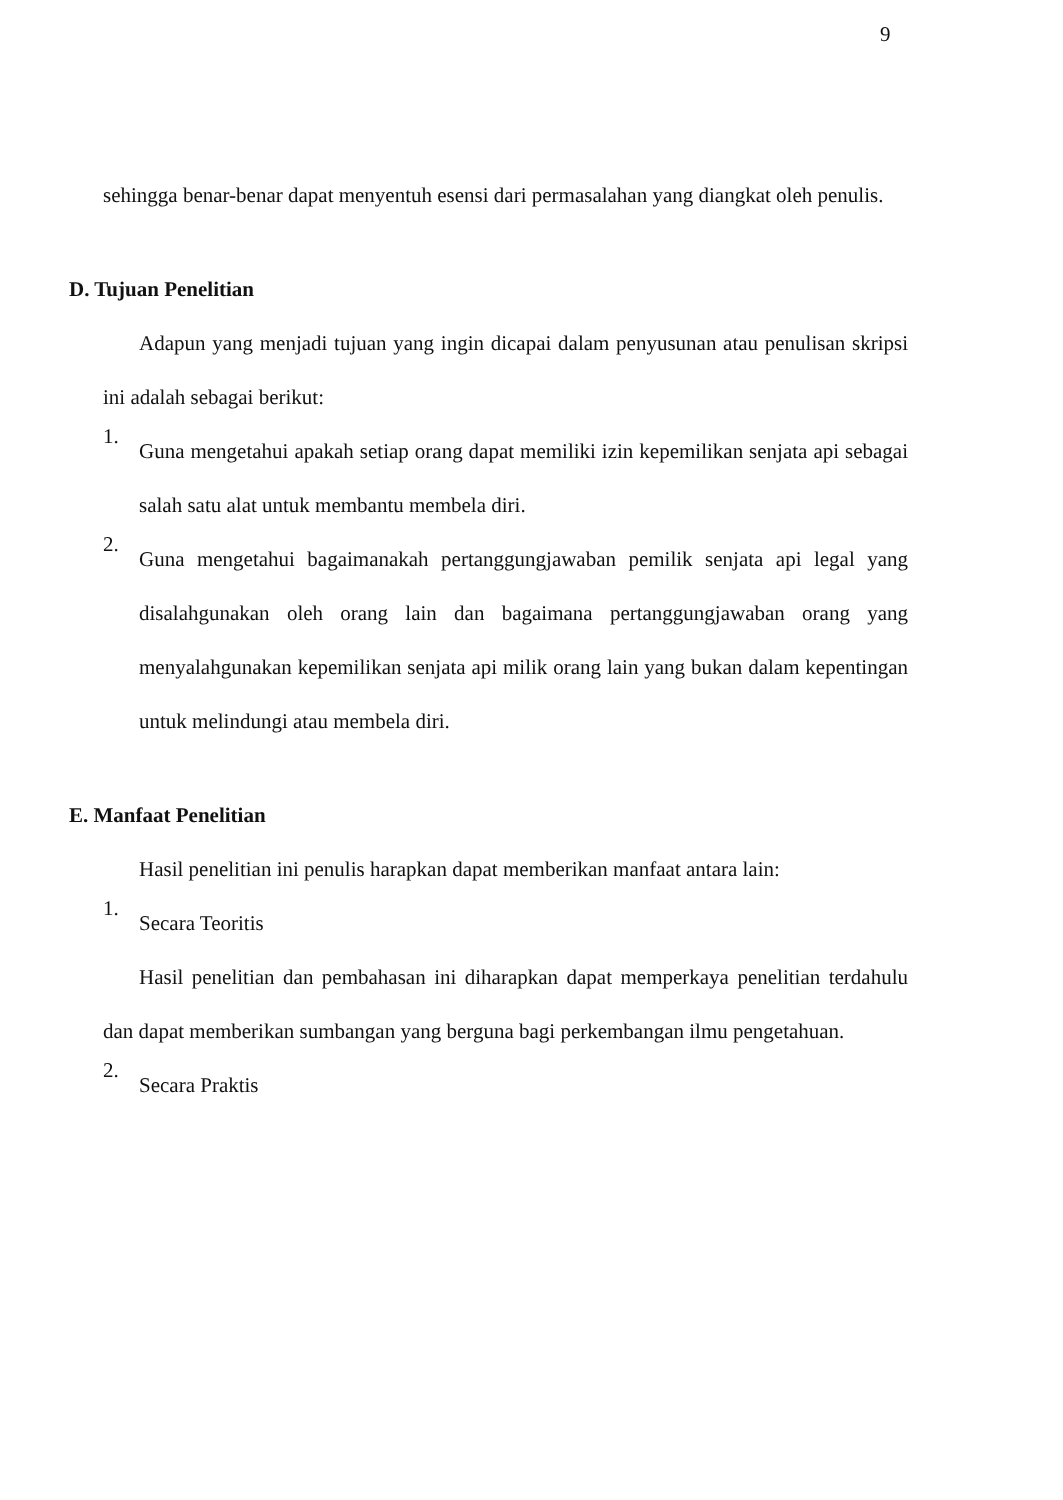9
sehingga benar-benar dapat menyentuh esensi dari permasalahan yang diangkat oleh penulis.
D. Tujuan Penelitian
Adapun yang menjadi tujuan yang ingin dicapai dalam penyusunan atau penulisan skripsi ini adalah sebagai berikut:
1.
Guna mengetahui apakah setiap orang dapat memiliki izin kepemilikan senjata api sebagai salah satu alat untuk membantu membela diri.
2.
Guna mengetahui bagaimanakah pertanggungjawaban pemilik senjata api legal yang disalahgunakan oleh orang lain dan bagaimana pertanggungjawaban orang yang menyalahgunakan kepemilikan senjata api milik orang lain yang bukan dalam kepentingan untuk melindungi atau membela diri.
E. Manfaat Penelitian
Hasil penelitian ini penulis harapkan dapat memberikan manfaat antara lain:
1.
Secara Teoritis
Hasil penelitian dan pembahasan ini diharapkan dapat memperkaya penelitian terdahulu dan dapat memberikan sumbangan yang berguna bagi perkembangan ilmu pengetahuan.
2.
Secara Praktis